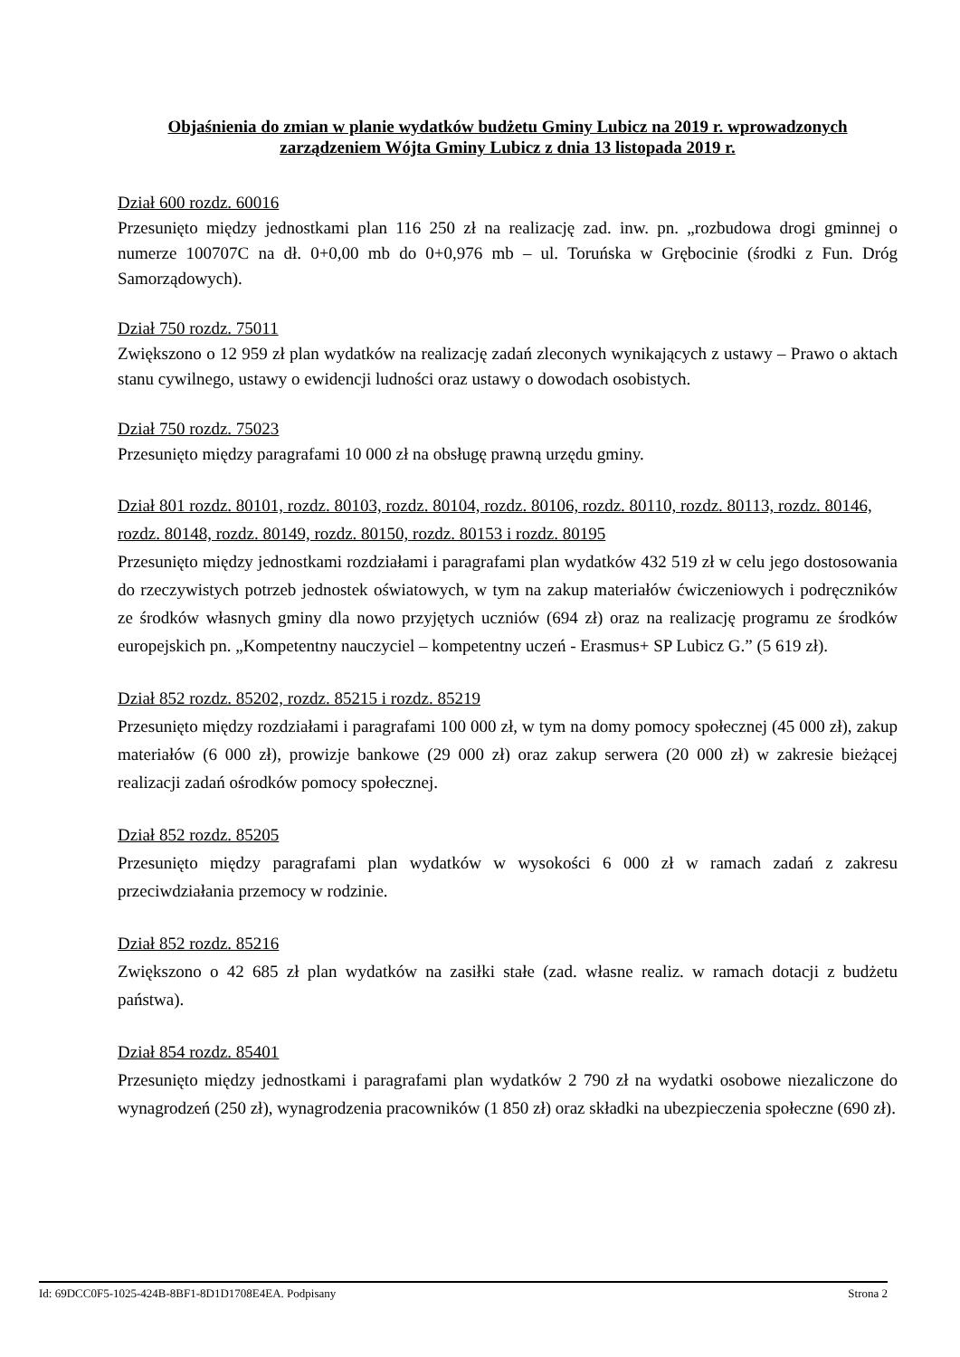Objaśnienia do zmian w planie wydatków budżetu Gminy Lubicz na 2019 r. wprowadzonych zarządzeniem Wójta Gminy Lubicz z dnia 13 listopada 2019 r.
Dział 600 rozdz. 60016
Przesunięto między jednostkami plan 116 250 zł na realizację zad. inw. pn. „rozbudowa drogi gminnej o numerze 100707C na dł. 0+0,00 mb do 0+0,976 mb – ul. Toruńska w Grębocinie (środki z Fun. Dróg Samorządowych).
Dział 750 rozdz. 75011
Zwiększono o 12 959 zł plan wydatków na realizację zadań zleconych wynikających z ustawy – Prawo o aktach stanu cywilnego, ustawy o ewidencji ludności oraz ustawy o dowodach osobistych.
Dział 750 rozdz. 75023
Przesunięto między paragrafami 10 000 zł na obsługę prawną urzędu gminy.
Dział 801 rozdz. 80101, rozdz. 80103, rozdz. 80104, rozdz. 80106, rozdz. 80110, rozdz. 80113, rozdz. 80146, rozdz. 80148, rozdz. 80149, rozdz. 80150, rozdz. 80153 i rozdz. 80195
Przesunięto między jednostkami rozdziałami i paragrafami plan wydatków 432 519 zł w celu jego dostosowania do rzeczywistych potrzeb jednostek oświatowych, w tym na zakup materiałów ćwiczeniowych i podręczników ze środków własnych gminy dla nowo przyjętych uczniów (694 zł) oraz na realizację programu ze środków europejskich pn. „Kompetentny nauczyciel – kompetentny uczeń - Erasmus+ SP Lubicz G.” (5 619 zł).
Dział 852 rozdz. 85202, rozdz. 85215 i rozdz. 85219
Przesunięto między rozdziałami i paragrafami 100 000 zł, w tym na domy pomocy społecznej (45 000 zł), zakup materiałów (6 000 zł), prowizje bankowe (29 000 zł) oraz zakup serwera (20 000 zł) w zakresie bieżącej realizacji zadań ośrodków pomocy społecznej.
Dział 852 rozdz. 85205
Przesunięto między paragrafami plan wydatków w wysokości 6 000 zł w ramach zadań z zakresu przeciwdziałania przemocy w rodzinie.
Dział 852 rozdz. 85216
Zwiększono o 42 685 zł plan wydatków na zasiłki stałe (zad. własne realiz. w ramach dotacji z budżetu państwa).
Dział 854 rozdz. 85401
Przesunięto między jednostkami i paragrafami plan wydatków 2 790 zł na wydatki osobowe niezaliczone do wynagrodzeń (250 zł), wynagrodzenia pracowników (1 850 zł) oraz składki na ubezpieczenia społeczne (690 zł).
Id: 69DCC0F5-1025-424B-8BF1-8D1D1708E4EA. Podpisany Strona 2